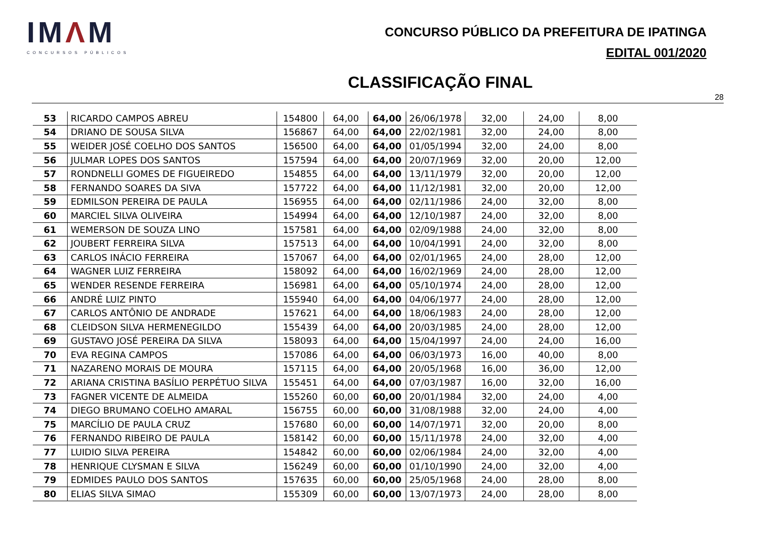IMΛM
CONCURSOS PÚBLICOS
CONCURSO PÚBLICO DA PREFEITURA DE IPATINGA
EDITAL 001/2020
CLASSIFICAÇÃO FINAL
28
| 53 | RICARDO CAMPOS ABREU | 154800 | 64,00 | 64,00 | 26/06/1978 | 32,00 | 24,00 | 8,00 |
| 54 | DRIANO DE SOUSA SILVA | 156867 | 64,00 | 64,00 | 22/02/1981 | 32,00 | 24,00 | 8,00 |
| 55 | WEIDER JOSÉ COELHO DOS SANTOS | 156500 | 64,00 | 64,00 | 01/05/1994 | 32,00 | 24,00 | 8,00 |
| 56 | JULMAR LOPES DOS SANTOS | 157594 | 64,00 | 64,00 | 20/07/1969 | 32,00 | 20,00 | 12,00 |
| 57 | RONDNELLI GOMES DE FIGUEIREDO | 154855 | 64,00 | 64,00 | 13/11/1979 | 32,00 | 20,00 | 12,00 |
| 58 | FERNANDO SOARES DA SIVA | 157722 | 64,00 | 64,00 | 11/12/1981 | 32,00 | 20,00 | 12,00 |
| 59 | EDMILSON PEREIRA DE PAULA | 156955 | 64,00 | 64,00 | 02/11/1986 | 24,00 | 32,00 | 8,00 |
| 60 | MARCIEL SILVA OLIVEIRA | 154994 | 64,00 | 64,00 | 12/10/1987 | 24,00 | 32,00 | 8,00 |
| 61 | WEMERSON DE SOUZA LINO | 157581 | 64,00 | 64,00 | 02/09/1988 | 24,00 | 32,00 | 8,00 |
| 62 | JOUBERT FERREIRA SILVA | 157513 | 64,00 | 64,00 | 10/04/1991 | 24,00 | 32,00 | 8,00 |
| 63 | CARLOS INÁCIO FERREIRA | 157067 | 64,00 | 64,00 | 02/01/1965 | 24,00 | 28,00 | 12,00 |
| 64 | WAGNER LUIZ FERREIRA | 158092 | 64,00 | 64,00 | 16/02/1969 | 24,00 | 28,00 | 12,00 |
| 65 | WENDER RESENDE FERREIRA | 156981 | 64,00 | 64,00 | 05/10/1974 | 24,00 | 28,00 | 12,00 |
| 66 | ANDRÉ LUIZ PINTO | 155940 | 64,00 | 64,00 | 04/06/1977 | 24,00 | 28,00 | 12,00 |
| 67 | CARLOS ANTÔNIO DE ANDRADE | 157621 | 64,00 | 64,00 | 18/06/1983 | 24,00 | 28,00 | 12,00 |
| 68 | CLEIDSON SILVA HERMENEGILDO | 155439 | 64,00 | 64,00 | 20/03/1985 | 24,00 | 28,00 | 12,00 |
| 69 | GUSTAVO JOSÉ PEREIRA DA SILVA | 158093 | 64,00 | 64,00 | 15/04/1997 | 24,00 | 24,00 | 16,00 |
| 70 | EVA REGINA CAMPOS | 157086 | 64,00 | 64,00 | 06/03/1973 | 16,00 | 40,00 | 8,00 |
| 71 | NAZARENO MORAIS DE MOURA | 157115 | 64,00 | 64,00 | 20/05/1968 | 16,00 | 36,00 | 12,00 |
| 72 | ARIANA CRISTINA BASÍLIO PERPÉTUO SILVA | 155451 | 64,00 | 64,00 | 07/03/1987 | 16,00 | 32,00 | 16,00 |
| 73 | FAGNER VICENTE DE ALMEIDA | 155260 | 60,00 | 60,00 | 20/01/1984 | 32,00 | 24,00 | 4,00 |
| 74 | DIEGO BRUMANO COELHO AMARAL | 156755 | 60,00 | 60,00 | 31/08/1988 | 32,00 | 24,00 | 4,00 |
| 75 | MARCÍLIO DE PAULA CRUZ | 157680 | 60,00 | 60,00 | 14/07/1971 | 32,00 | 20,00 | 8,00 |
| 76 | FERNANDO RIBEIRO DE PAULA | 158142 | 60,00 | 60,00 | 15/11/1978 | 24,00 | 32,00 | 4,00 |
| 77 | LUIDIO SILVA PEREIRA | 154842 | 60,00 | 60,00 | 02/06/1984 | 24,00 | 32,00 | 4,00 |
| 78 | HENRIQUE CLYSMAN E SILVA | 156249 | 60,00 | 60,00 | 01/10/1990 | 24,00 | 32,00 | 4,00 |
| 79 | EDMIDES PAULO DOS SANTOS | 157635 | 60,00 | 60,00 | 25/05/1968 | 24,00 | 28,00 | 8,00 |
| 80 | ELIAS SILVA SIMAO | 155309 | 60,00 | 60,00 | 13/07/1973 | 24,00 | 28,00 | 8,00 |